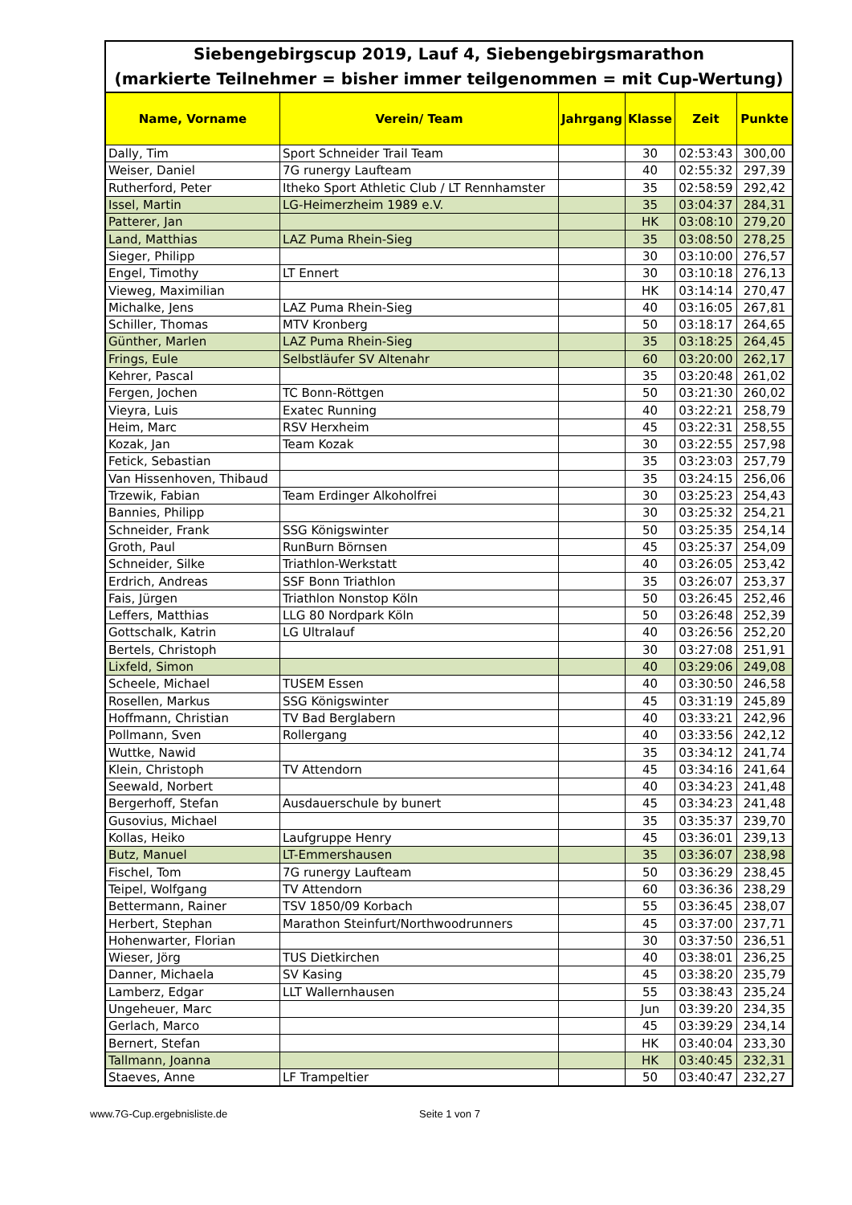| Siebengebirgscup 2019, Lauf 4, Siebengebirgsmarathon (markierte Teilnehmer = bisher immer teilgenommen = mit Cup-Wertung) | | | | | |
| Name, Vorname | Verein/ Team | Jahrgang | Klasse | Zeit | Punkte |
| Dally, Tim | Sport Schneider Trail Team | | 30 | 02:53:43 | 300,00 |
| Weiser, Daniel | 7G runergy Laufteam | | 40 | 02:55:32 | 297,39 |
| Rutherford, Peter | Itheko Sport Athletic Club / LT Rennhamster | | 35 | 02:58:59 | 292,42 |
| Issel, Martin | LG-Heimerzheim 1989 e.V. | | 35 | 03:04:37 | 284,31 |
| Patterer, Jan | | | HK | 03:08:10 | 279,20 |
| Land, Matthias | LAZ Puma Rhein-Sieg | | 35 | 03:08:50 | 278,25 |
| Sieger, Philipp | | | 30 | 03:10:00 | 276,57 |
| Engel, Timothy | LT Ennert | | 30 | 03:10:18 | 276,13 |
| Vieweg, Maximilian | | | HK | 03:14:14 | 270,47 |
| Michalke, Jens | LAZ Puma Rhein-Sieg | | 40 | 03:16:05 | 267,81 |
| Schiller, Thomas | MTV Kronberg | | 50 | 03:18:17 | 264,65 |
| Günther, Marlen | LAZ Puma Rhein-Sieg | | 35 | 03:18:25 | 264,45 |
| Frings, Eule | Selbstläufer SV Altenahr | | 60 | 03:20:00 | 262,17 |
| Kehrer, Pascal | | | 35 | 03:20:48 | 261,02 |
| Fergen, Jochen | TC Bonn-Röttgen | | 50 | 03:21:30 | 260,02 |
| Vieyra, Luis | Exatec Running | | 40 | 03:22:21 | 258,79 |
| Heim, Marc | RSV Herxheim | | 45 | 03:22:31 | 258,55 |
| Kozak, Jan | Team Kozak | | 30 | 03:22:55 | 257,98 |
| Fetick, Sebastian | | | 35 | 03:23:03 | 257,79 |
| Van Hissenhoven, Thibaud | | | 35 | 03:24:15 | 256,06 |
| Trzewik, Fabian | Team Erdinger Alkoholfrei | | 30 | 03:25:23 | 254,43 |
| Bannies, Philipp | | | 30 | 03:25:32 | 254,21 |
| Schneider, Frank | SSG Königswinter | | 50 | 03:25:35 | 254,14 |
| Groth, Paul | RunBurn Börnsen | | 45 | 03:25:37 | 254,09 |
| Schneider, Silke | Triathlon-Werkstatt | | 40 | 03:26:05 | 253,42 |
| Erdrich, Andreas | SSF Bonn Triathlon | | 35 | 03:26:07 | 253,37 |
| Fais, Jürgen | Triathlon Nonstop Köln | | 50 | 03:26:45 | 252,46 |
| Leffers, Matthias | LLG 80 Nordpark Köln | | 50 | 03:26:48 | 252,39 |
| Gottschalk, Katrin | LG Ultralauf | | 40 | 03:26:56 | 252,20 |
| Bertels, Christoph | | | 30 | 03:27:08 | 251,91 |
| Lixfeld, Simon | | | 40 | 03:29:06 | 249,08 |
| Scheele, Michael | TUSEM Essen | | 40 | 03:30:50 | 246,58 |
| Rosellen, Markus | SSG Königswinter | | 45 | 03:31:19 | 245,89 |
| Hoffmann, Christian | TV Bad Berglabern | | 40 | 03:33:21 | 242,96 |
| Pollmann, Sven | Rollergang | | 40 | 03:33:56 | 242,12 |
| Wuttke, Nawid | | | 35 | 03:34:12 | 241,74 |
| Klein, Christoph | TV Attendorn | | 45 | 03:34:16 | 241,64 |
| Seewald, Norbert | | | 40 | 03:34:23 | 241,48 |
| Bergerhoff, Stefan | Ausdauerschule by bunert | | 45 | 03:34:23 | 241,48 |
| Gusovius, Michael | | | 35 | 03:35:37 | 239,70 |
| Kollas, Heiko | Laufgruppe Henry | | 45 | 03:36:01 | 239,13 |
| Butz, Manuel | LT-Emmershausen | | 35 | 03:36:07 | 238,98 |
| Fischel, Tom | 7G runergy Laufteam | | 50 | 03:36:29 | 238,45 |
| Teipel, Wolfgang | TV Attendorn | | 60 | 03:36:36 | 238,29 |
| Bettermann, Rainer | TSV 1850/09 Korbach | | 55 | 03:36:45 | 238,07 |
| Herbert, Stephan | Marathon Steinfurt/Northwoodrunners | | 45 | 03:37:00 | 237,71 |
| Hohenwarter, Florian | | | 30 | 03:37:50 | 236,51 |
| Wieser, Jörg | TUS Dietkirchen | | 40 | 03:38:01 | 236,25 |
| Danner, Michaela | SV Kasing | | 45 | 03:38:20 | 235,79 |
| Lamberz, Edgar | LLT Wallernhausen | | 55 | 03:38:43 | 235,24 |
| Ungeheuer, Marc | | | Jun | 03:39:20 | 234,35 |
| Gerlach, Marco | | | 45 | 03:39:29 | 234,14 |
| Bernert, Stefan | | | HK | 03:40:04 | 233,30 |
| Tallmann, Joanna | | | HK | 03:40:45 | 232,31 |
| Staeves, Anne | LF Trampeltier | | 50 | 03:40:47 | 232,27 |
www.7G-Cup.ergebnisliste.de Seite 1 von 7